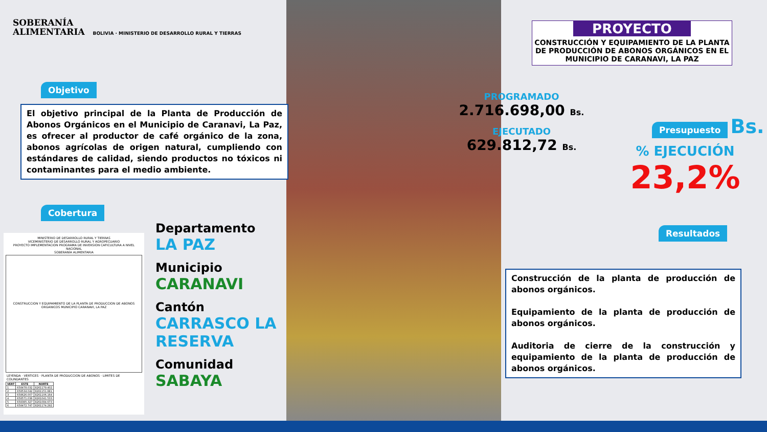SOBERANÍA
ALIMENTARIA BOLIVIA · MINISTERIO DE DESARROLLO RURAL Y TIERRAS
PROYECTO
CONSTRUCCIÓN Y EQUIPAMIENTO DE LA PLANTA DE PRODUCCIÓN DE ABONOS ORGÁNICOS EN EL MUNICIPIO DE CARANAVI, LA PAZ
Objetivo
El objetivo principal de la Planta de Producción de Abonos Orgánicos en el Municipio de Caranavi, La Paz, es ofrecer al productor de café orgánico de la zona, abonos agrícolas de origen natural, cumpliendo con estándares de calidad, siendo productos no tóxicos ni contaminantes para el medio ambiente.
Cobertura
MINISTERIO DE DESARROLLO RURAL Y TIERRAS
VICEMINISTERIO DE DESARROLLO RURAL Y AGROPECUARIO
PROYECTO IMPLEMENTACION PROGRAMA DE INVERSION CAFICULTURA A NIVEL NACIONAL
SOBERANÍA ALIMENTARIA
CONSTRUCCION Y EQUIPAMIENTO DE LA PLANTA DE PRODUCCION DE ABONOS ORGANICOS MUNICIPIO CARANAVI, LA PAZ
LEYENDA · VERTICES · PLANTA DE PRODUCCION DE ABONOS · LIMITES DE COLINDANTES
| VERT | ESTE | NORTE |
| --- | --- | --- |
| 1 | 658478.032 | 8261179.402 |
| 2 | 658534.042 | 8261151.881 |
| 3 | 658626.007 | 8261106.164 |
| 4 | 658571.038 | 8261041.533 |
| 5 | 658385.327 | 8261084.673 |
| 6 | 658472.747 | 8261174.292 |
Departamento
LA PAZ
Municipio
CARANAVI
Cantón
CARRASCO LA
RESERVA
Comunidad
SABAYA
PROGRAMADO
2.716.698,00 Bs.
EJECUTADO
629.812,72 Bs.
Presupuesto Bs.
% EJECUCIÓN
23,2%
Resultados
Construcción de la planta de producción de abonos orgánicos.
Equipamiento de la planta de producción de abonos orgánicos.
Auditoria de cierre de la construcción y equipamiento de la planta de producción de abonos orgánicos.